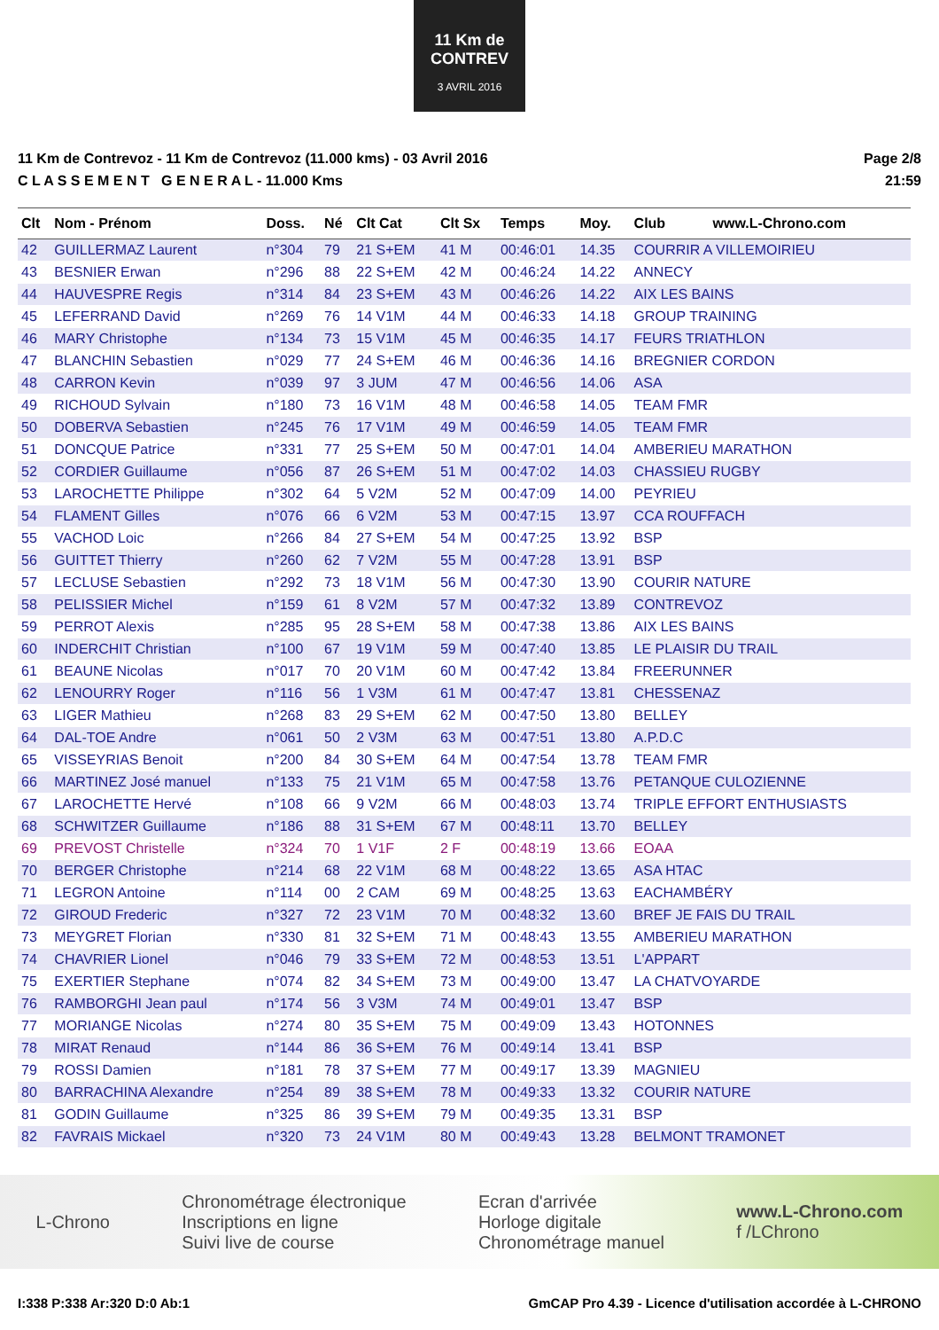11 Km de CONTREV
3 AVRIL 2016
11 Km de Contrevoz - 11 Km de Contrevoz (11.000 kms) - 03 Avril 2016
C L A S S E M E N T G E N E R A L - 11.000 Kms
Page 2/8
21:59
| Clt | Nom - Prénom | Doss. | Né | Clt Cat | Clt Sx | Temps | Moy. | Club www.L-Chrono.com |
| --- | --- | --- | --- | --- | --- | --- | --- | --- |
| 42 | GUILLERMAZ Laurent | n°304 | 79 | 21 S+EM | 41 M | 00:46:01 | 14.35 | COURRIR A VILLEMOIRIEU |
| 43 | BESNIER Erwan | n°296 | 88 | 22 S+EM | 42 M | 00:46:24 | 14.22 | ANNECY |
| 44 | HAUVESPRE Regis | n°314 | 84 | 23 S+EM | 43 M | 00:46:26 | 14.22 | AIX LES BAINS |
| 45 | LEFERRAND David | n°269 | 76 | 14 V1M | 44 M | 00:46:33 | 14.18 | GROUP TRAINING |
| 46 | MARY Christophe | n°134 | 73 | 15 V1M | 45 M | 00:46:35 | 14.17 | FEURS TRIATHLON |
| 47 | BLANCHIN Sebastien | n°029 | 77 | 24 S+EM | 46 M | 00:46:36 | 14.16 | BREGNIER CORDON |
| 48 | CARRON Kevin | n°039 | 97 | 3 JUM | 47 M | 00:46:56 | 14.06 | ASA |
| 49 | RICHOUD Sylvain | n°180 | 73 | 16 V1M | 48 M | 00:46:58 | 14.05 | TEAM FMR |
| 50 | DOBERVA Sebastien | n°245 | 76 | 17 V1M | 49 M | 00:46:59 | 14.05 | TEAM FMR |
| 51 | DONCQUE Patrice | n°331 | 77 | 25 S+EM | 50 M | 00:47:01 | 14.04 | AMBERIEU MARATHON |
| 52 | CORDIER Guillaume | n°056 | 87 | 26 S+EM | 51 M | 00:47:02 | 14.03 | CHASSIEU RUGBY |
| 53 | LAROCHETTE Philippe | n°302 | 64 | 5 V2M | 52 M | 00:47:09 | 14.00 | PEYRIEU |
| 54 | FLAMENT Gilles | n°076 | 66 | 6 V2M | 53 M | 00:47:15 | 13.97 | CCA ROUFFACH |
| 55 | VACHOD Loic | n°266 | 84 | 27 S+EM | 54 M | 00:47:25 | 13.92 | BSP |
| 56 | GUITTET Thierry | n°260 | 62 | 7 V2M | 55 M | 00:47:28 | 13.91 | BSP |
| 57 | LECLUSE Sebastien | n°292 | 73 | 18 V1M | 56 M | 00:47:30 | 13.90 | COURIR NATURE |
| 58 | PELISSIER Michel | n°159 | 61 | 8 V2M | 57 M | 00:47:32 | 13.89 | CONTREVOZ |
| 59 | PERROT Alexis | n°285 | 95 | 28 S+EM | 58 M | 00:47:38 | 13.86 | AIX LES BAINS |
| 60 | INDERCHIT Christian | n°100 | 67 | 19 V1M | 59 M | 00:47:40 | 13.85 | LE PLAISIR DU TRAIL |
| 61 | BEAUNE Nicolas | n°017 | 70 | 20 V1M | 60 M | 00:47:42 | 13.84 | FREERUNNER |
| 62 | LENOURRY Roger | n°116 | 56 | 1 V3M | 61 M | 00:47:47 | 13.81 | CHESSENAZ |
| 63 | LIGER Mathieu | n°268 | 83 | 29 S+EM | 62 M | 00:47:50 | 13.80 | BELLEY |
| 64 | DAL-TOE Andre | n°061 | 50 | 2 V3M | 63 M | 00:47:51 | 13.80 | A.P.D.C |
| 65 | VISSEYRIAS Benoit | n°200 | 84 | 30 S+EM | 64 M | 00:47:54 | 13.78 | TEAM FMR |
| 66 | MARTINEZ José manuel | n°133 | 75 | 21 V1M | 65 M | 00:47:58 | 13.76 | PETANQUE CULOZIENNE |
| 67 | LAROCHETTE Hervé | n°108 | 66 | 9 V2M | 66 M | 00:48:03 | 13.74 | TRIPLE EFFORT ENTHUSIASTS |
| 68 | SCHWITZER Guillaume | n°186 | 88 | 31 S+EM | 67 M | 00:48:11 | 13.70 | BELLEY |
| 69 | PREVOST Christelle | n°324 | 70 | 1 V1F | 2 F | 00:48:19 | 13.66 | EOAA |
| 70 | BERGER Christophe | n°214 | 68 | 22 V1M | 68 M | 00:48:22 | 13.65 | ASA HTAC |
| 71 | LEGRON Antoine | n°114 | 00 | 2 CAM | 69 M | 00:48:25 | 13.63 | EACHAMBÉRY |
| 72 | GIROUD Frederic | n°327 | 72 | 23 V1M | 70 M | 00:48:32 | 13.60 | BREF JE FAIS DU TRAIL |
| 73 | MEYGRET Florian | n°330 | 81 | 32 S+EM | 71 M | 00:48:43 | 13.55 | AMBERIEU MARATHON |
| 74 | CHAVRIER Lionel | n°046 | 79 | 33 S+EM | 72 M | 00:48:53 | 13.51 | L'APPART |
| 75 | EXERTIER Stephane | n°074 | 82 | 34 S+EM | 73 M | 00:49:00 | 13.47 | LA CHATVOYARDE |
| 76 | RAMBORGHI Jean paul | n°174 | 56 | 3 V3M | 74 M | 00:49:01 | 13.47 | BSP |
| 77 | MORIANGE Nicolas | n°274 | 80 | 35 S+EM | 75 M | 00:49:09 | 13.43 | HOTONNES |
| 78 | MIRAT Renaud | n°144 | 86 | 36 S+EM | 76 M | 00:49:14 | 13.41 | BSP |
| 79 | ROSSI Damien | n°181 | 78 | 37 S+EM | 77 M | 00:49:17 | 13.39 | MAGNIEU |
| 80 | BARRACHINA Alexandre | n°254 | 89 | 38 S+EM | 78 M | 00:49:33 | 13.32 | COURIR NATURE |
| 81 | GODIN Guillaume | n°325 | 86 | 39 S+EM | 79 M | 00:49:35 | 13.31 | BSP |
| 82 | FAVRAIS Mickael | n°320 | 73 | 24 V1M | 80 M | 00:49:43 | 13.28 | BELMONT TRAMONET |
L-Chrono
Chronométrage électronique
Inscriptions en ligne
Suivi live de course
Ecran d'arrivée
Horloge digitale
Chronométrage manuel
www.L-Chrono.com
f /LChrono
I:338 P:338 Ar:320 D:0 Ab:1 GmCAP Pro 4.39 - Licence d'utilisation accordée à L-CHRONO